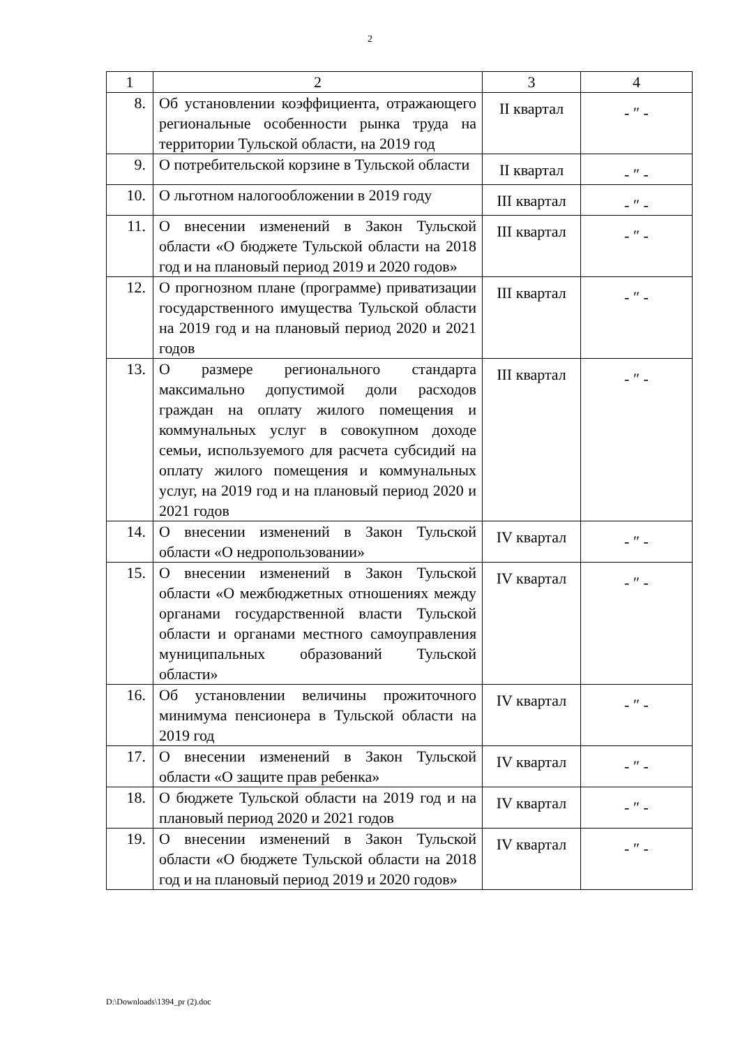2
| 1 | 2 | 3 | 4 |
| 8. | Об установлении коэффициента, отражающего региональные особенности рынка труда на территории Тульской области, на 2019 год | II квартал | - ″ - |
| 9. | О потребительской корзине в Тульской области | II квартал | - ″ - |
| 10. | О льготном налогообложении в 2019 году | III квартал | - ″ - |
| 11. | О внесении изменений в Закон Тульской области «О бюджете Тульской области на 2018 год и на плановый период 2019 и 2020 годов» | III квартал | - ″ - |
| 12. | О прогнозном плане (программе) приватизации государственного имущества Тульской области на 2019 год и на плановый период 2020 и 2021 годов | III квартал | - ″ - |
| 13. | О размере регионального стандарта максимально допустимой доли расходов граждан на оплату жилого помещения и коммунальных услуг в совокупном доходе семьи, используемого для расчета субсидий на оплату жилого помещения и коммунальных услуг, на 2019 год и на плановый период 2020 и 2021 годов | III квартал | - ″ - |
| 14. | О внесении изменений в Закон Тульской области «О недропользовании» | IV квартал | - ″ - |
| 15. | О внесении изменений в Закон Тульской области «О межбюджетных отношениях между органами государственной власти Тульской области и органами местного самоуправления муниципальных образований Тульской области» | IV квартал | - ″ - |
| 16. | Об установлении величины прожиточного минимума пенсионера в Тульской области на 2019 год | IV квартал | - ″ - |
| 17. | О внесении изменений в Закон Тульской области «О защите прав ребенка» | IV квартал | - ″ - |
| 18. | О бюджете Тульской области на 2019 год и на плановый период 2020 и 2021 годов | IV квартал | - ″ - |
| 19. | О внесении изменений в Закон Тульской области «О бюджете Тульской области на 2018 год и на плановый период 2019 и 2020 годов» | IV квартал | - ″ - |
D:\Downloads\1394_pr (2).doc